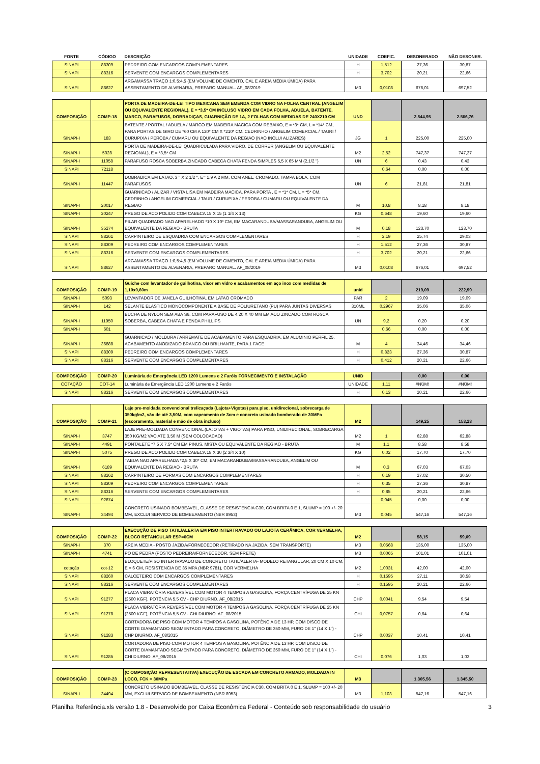| FONTE | CÓDIGO | DESCRIÇÃO | UNIDADE | COEFIC. | DESONERADO | NÃO DESONER. |
| --- | --- | --- | --- | --- | --- | --- |
| SINAPI | 88309 | PEDREIRO COM ENCARGOS COMPLEMENTARES | H | 1,512 | 27,36 | 30,87 |
| SINAPI | 88316 | SERVENTE COM ENCARGOS COMPLEMENTARES | H | 3,702 | 20,21 | 22,66 |
| SINAPI | 88627 | ARGAMASSA TRAÇO 1:0,5:4,5 (EM VOLUME DE CIMENTO, CAL E AREIA MÉDIA ÚMIDA) PARA ASSENTAMENTO DE ALVENARIA, PREPARO MANUAL. AF_08/2019 | M3 | 0,0108 | 676,01 | 697,52 |
| COMPOSIÇÃO | COMP-18 | PORTA DE MADEIRA-DE-LEI TIPO MEXICANA SEM EMENDA COM VIDRO NA FOLHA CENTRAL (ANGELIM OU EQUIVALENTE REGIONAL), E = *3,5* CM INCLUSO VIDRO EM CADA FOLHA, ADUELA, BATENTE, MARCO, PARAFUSOS, DOBRADIÇAS, GUARNIÇÃO DE 1A, 2 FOLHAS COM MEDIDAS DE 240X210 CM | UND | | 2.544,95 | 2.566,76 |
| SINAPI-I | 183 | BATENTE / PORTAL / ADUELA / MARCO EM MADEIRA MACICA COM REBAIXO, E = *3* CM, L = *14* CM, PARA PORTAS DE GIRO DE *60 CM A 120* CM X *210* CM, CEDRINHO / ANGELIM COMERCIAL / TAURI / CURUPIXA / PEROBA / CUMARU OU EQUIVALENTE DA REGIAO (NAO INCLUI ALIZARES) | JG | 1 | 225,00 | 225,00 |
| SINAPI-I | 5028 | PORTA DE MADEIRA-DE-LEI QUADRICULADA PARA VIDRO, DE CORRER (ANGELIM OU EQUIVALENTE REGIONAL), E = *3,5* CM | M2 | 2,52 | 747,37 | 747,37 |
| SINAPI-I | 11058 | PARAFUSO ROSCA SOBERBA ZINCADO CABECA CHATA FENDA SIMPLES 5,5 X 65 MM (2.1/2 ") | UN | 6 | 0,43 | 0,43 |
| SINAPI | 72118 | | | 0,64 | 0,00 | 0,00 |
| SINAPI-I | 11447 | DOBRADICA EM LATAO, 3 " X 2 1/2 ", E= 1,9 A 2 MM, COM ANEL, CROMADO, TAMPA BOLA, COM PARAFUSOS | UN | 6 | 21,81 | 21,81 |
| SINAPI-I | 20017 | GUARNICAO / ALIZAR / VISTA LISA EM MADEIRA MACICA, PARA PORTA , E = *1* CM, L = *5* CM, CEDRINHO / ANGELIM COMERCIAL / TAURI/ CURUPIXA / PEROBA / CUMARU OU EQUIVALENTE DA REGIAO | M | 10,8 | 8,18 | 8,18 |
| SINAPI-I | 20247 | PREGO DE ACO POLIDO COM CABECA 15 X 15 (1 1/4 X 13) | KG | 0,648 | 19,60 | 19,60 |
| SINAPI-I | 35274 | PILAR QUADRADO NAO APARELHADO *10 X 10* CM, EM MACARANDUBA/MASSARANDUBA, ANGELIM OU EQUIVALENTE DA REGIAO - BRUTA | M | 0,18 | 123,70 | 123,70 |
| SINAPI | 88261 | CARPINTEIRO DE ESQUADRIA COM ENCARGOS COMPLEMENTARES | H | 2,19 | 25,74 | 29,03 |
| SINAPI | 88309 | PEDREIRO COM ENCARGOS COMPLEMENTARES | H | 1,512 | 27,36 | 30,87 |
| SINAPI | 88316 | SERVENTE COM ENCARGOS COMPLEMENTARES | H | 3,702 | 20,21 | 22,66 |
| SINAPI | 88627 | ARGAMASSA TRAÇO 1:0,5:4,5 (EM VOLUME DE CIMENTO, CAL E AREIA MÉDIA ÚMIDA) PARA ASSENTAMENTO DE ALVENARIA, PREPARO MANUAL. AF_08/2019 | M3 | 0,0108 | 676,01 | 697,52 |
| COMPOSIÇÃO | COMP-19 | Guiche com levantador de guilhotina, visor em vidro e acabamentos em aço inox com medidas de 1,10x0,60m | unid | | 219,09 | 222,99 |
| SINAPI-I | 5093 | LEVANTADOR DE JANELA GUILHOTINA, EM LATAO CROMADO | PAR | 2 | 19,09 | 19,09 |
| SINAPI-I | 142 | SELANTE ELASTICO MONOCOMPONENTE A BASE DE POLIURETANO (PU) PARA JUNTAS DIVERSAS | 310ML | 0,2967 | 35,06 | 35,06 |
| SINAPI-I | 11950 | BUCHA DE NYLON SEM ABA S6, COM PARAFUSO DE 4,20 X 40 MM EM ACO ZINCADO COM ROSCA SOBERBA, CABECA CHATA E FENDA PHILLIPS | UN | 9,2 | 0,20 | 0,20 |
| SINAPI-I | 601 | | | 0,66 | 0,00 | 0,00 |
| SINAPI-I | 36888 | GUARNICAO / MOLDURA / ARREMATE DE ACABAMENTO PARA ESQUADRIA, EM ALUMINIO PERFIL 25, ACABAMENTO ANODIZADO BRANCO OU BRILHANTE, PARA 1 FACE | M | 4 | 34,46 | 34,46 |
| SINAPI | 88309 | PEDREIRO COM ENCARGOS COMPLEMENTARES | H | 0,823 | 27,36 | 30,87 |
| SINAPI | 88316 | SERVENTE COM ENCARGOS COMPLEMENTARES | H | 0,412 | 20,21 | 22,66 |
| COMPOSIÇÃO | COMP-20 | Luminária de Emergência LED 1200 Lumens e 2 Faróis FORNECIMENTO E INSTALAÇÃO | UNID | | 0,00 | 0,00 |
| COTAÇÃO | COT-14 | Luminária de Emergência LED 1200 Lumens e 2 Faróis | UNIDADE | 1,11 | #NÚM! | #NÚM! |
| SINAPI | 88316 | SERVENTE COM ENCARGOS COMPLEMENTARES | H | 0,13 | 20,21 | 22,66 |
| COMPOSIÇÃO | COMP-21 | Laje pre-moldada convencional trelicaçada (Lajota+Vigotas) para piso, unidirecional, sobrecarga de 350kg/m2, vão de até 3,50M, com capeamento de 3cm e concreto usinado bomberado de 30MPa (escoramento, material e mão de obra incluso) | M2 | | 149,25 | 153,23 |
| SINAPI-I | 3747 | LAJE PRE-MOLDADA CONVENCIONAL (LAJOTAS + VIGOTAS) PARA PISO, UNIDIRECIONAL, SOBRECARGA 350 KG/M2 VAO ATE 3,50 M (SEM COLOCACAO) | M2 | 1 | 62,88 | 62,88 |
| SINAPI-I | 4491 | PONTALETE *7,5 X 7,5* CM EM PINUS, MISTA OU EQUIVALENTE DA REGIAO - BRUTA | M | 1,1 | 8,58 | 8,58 |
| SINAPI-I | 5075 | PREGO DE ACO POLIDO COM CABECA 18 X 30 (2 3/4 X 10) | KG | 0,02 | 17,70 | 17,70 |
| SINAPI-I | 6189 | TABUA NAO APARELHADA *2,5 X 30* CM, EM MACARANDUBA/MASSARANDUBA, ANGELIM OU EQUIVALENTE DA REGIAO - BRUTA | M | 0,3 | 67,03 | 67,03 |
| SINAPI | 88262 | CARPINTEIRO DE FORMAS COM ENCARGOS COMPLEMENTARES | H | 0,19 | 27,02 | 30,50 |
| SINAPI | 88309 | PEDREIRO COM ENCARGOS COMPLEMENTARES | H | 0,35 | 27,36 | 30,87 |
| SINAPI | 88316 | SERVENTE COM ENCARGOS COMPLEMENTARES | H | 0,85 | 20,21 | 22,66 |
| SINAPI | 92874 | | | 0,045 | 0,00 | 0,00 |
| SINAPI-I | 34494 | CONCRETO USINADO BOMBEAVEL, CLASSE DE RESISTENCIA C30, COM BRITA 0 E 1, SLUMP = 100 +/- 20 MM, EXCLUI SERVICO DE BOMBEAMENTO (NBR 8953) | M3 | 0,045 | 547,16 | 547,16 |
| COMPOSIÇÃO | COMP-22 | EXECUÇÃO DE PISO TATIL/ALERTA EM PISO INTERTRAVADO OU LAJOTA CERÂMICA, COR VERMELHA, BLOCO RETANGULAR ESP=6CM | M2 | | 58,15 | 59,09 |
| SINAPI-I | 370 | AREIA MEDIA - POSTO JAZIDA/FORNECEDOR (RETIRADO NA JAZIDA, SEM TRANSPORTE) | M3 | 0,0568 | 135,00 | 135,00 |
| SINAPI-I | 4741 | PO DE PEDRA (POSTO PEDREIRA/FORNECEDOR, SEM FRETE) | M3 | 0,0065 | 101,01 | 101,01 |
| cotação | cot-12 | BLOQUETE/PISO INTERTRAVADO DE CONCRETO TATIL/ALERTA- MODELO RETANGULAR, 20 CM X 10 CM, E = 6 CM, RESISTENCIA DE 35 MPA (NBR 9781), COR VERMELHA | M2 | 1,0031 | 42,00 | 42,00 |
| SINAPI | 88260 | CALCETEIRO COM ENCARGOS COMPLEMENTARES | H | 0,1595 | 27,11 | 30,58 |
| SINAPI | 88316 | SERVENTE COM ENCARGOS COMPLEMENTARES | H | 0,1595 | 20,21 | 22,66 |
| SINAPI | 91277 | PLACA VIBRATÓRIA REVERSÍVEL COM MOTOR 4 TEMPOS A GASOLINA, FORÇA CENTRÍFUGA DE 25 KN (2500 KGF), POTÊNCIA 5,5 CV - CHP DIURNO. AF_08/2015 | CHP | 0,0041 | 9,54 | 9,54 |
| SINAPI | 91278 | PLACA VIBRATÓRIA REVERSÍVEL COM MOTOR 4 TEMPOS A GASOLINA, FORÇA CENTRÍFUGA DE 25 KN (2500 KGF), POTÊNCIA 5,5 CV - CHI DIURNO. AF_08/2015 | CHI | 0,0757 | 0,64 | 0,64 |
| SINAPI | 91283 | CORTADORA DE PISO COM MOTOR 4 TEMPOS A GASOLINA, POTÊNCIA DE 13 HP, COM DISCO DE CORTE DIAMANTADO SEGMENTADO PARA CONCRETO, DIÂMETRO DE 350 MM, FURO DE 1" (14 X 1") - CHP DIURNO. AF_08/2015 | CHP | 0,0037 | 10,41 | 10,41 |
| SINAPI | 91285 | CORTADORA DE PISO COM MOTOR 4 TEMPOS A GASOLINA, POTÊNCIA DE 13 HP, COM DISCO DE CORTE DIAMANTADO SEGMENTADO PARA CONCRETO, DIÂMETRO DE 350 MM, FURO DE 1" (14 X 1") - CHI DIURNO. AF_08/2015 | CHI | 0,076 | 1,03 | 1,03 |
| COMPOSIÇÃO | COMP-23 | (C OMPOSIÇÃO REPRESENTATIVA) EXECUÇÃO DE ESCADA EM CONCRETO ARMADO, MOLDADA IN LOCO, FCK = 30MPa | M3 | | 1.305,56 | 1.345,50 |
| SINAPI-I | 34494 | CONCRETO USINADO BOMBEAVEL, CLASSE DE RESISTENCIA C30, COM BRITA 0 E 1, SLUMP = 100 +/- 20 MM, EXCLUI SERVICO DE BOMBEAMENTO (NBR 8953) | M3 | 1,103 | 547,16 | 547,16 |
Planilha Referência.xls versão 1.8 - Desenvolvido por Caixa Econômica Federal - Conteúdo sob responsabilidade do usuário 3